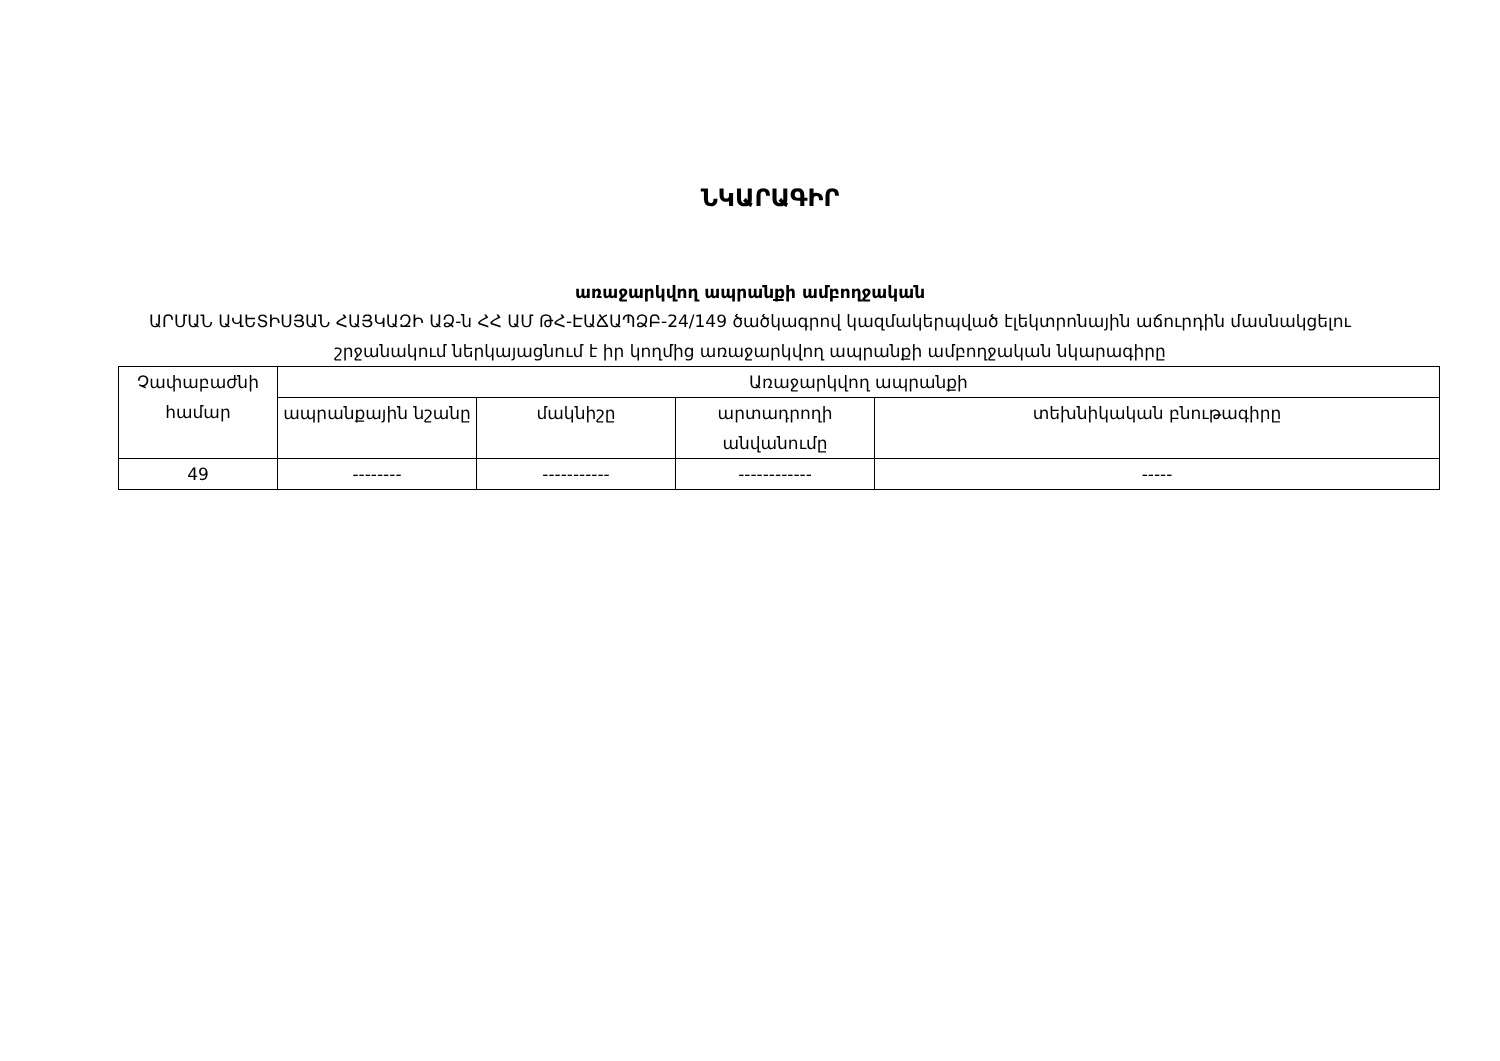ՆԿԱՐԱԳԻՐ
առաջարկվող ապրանքի ամբողջական
ԱՐՄԱՆ ԱՎԵՏԻՍՅԱՆ ՀԱՅԿԱԶԻ ԱՁ-ն ՀՀ ԱՄ ԹՀ-ԷԱՃԱՊՁԲ-24/149 ծածկագրով կազմակերպված էլեկտրոնային աճուրդին մասնակցելու շրջանակում ներկայացնում է իր կողմից առաջարկվող ապրանքի ամբողջական նկարագիրը
| Չափաբաժնի համար | Առաջարկվող ապրանքի | | | |
| --- | --- | --- | --- | --- |
| | ապրանքային նշանը | մակնիշը | արտադրողի անվանումը | տեխնիկական բնութագիրը |
| 49 | -------- | ----------- | ------------ | ----- |